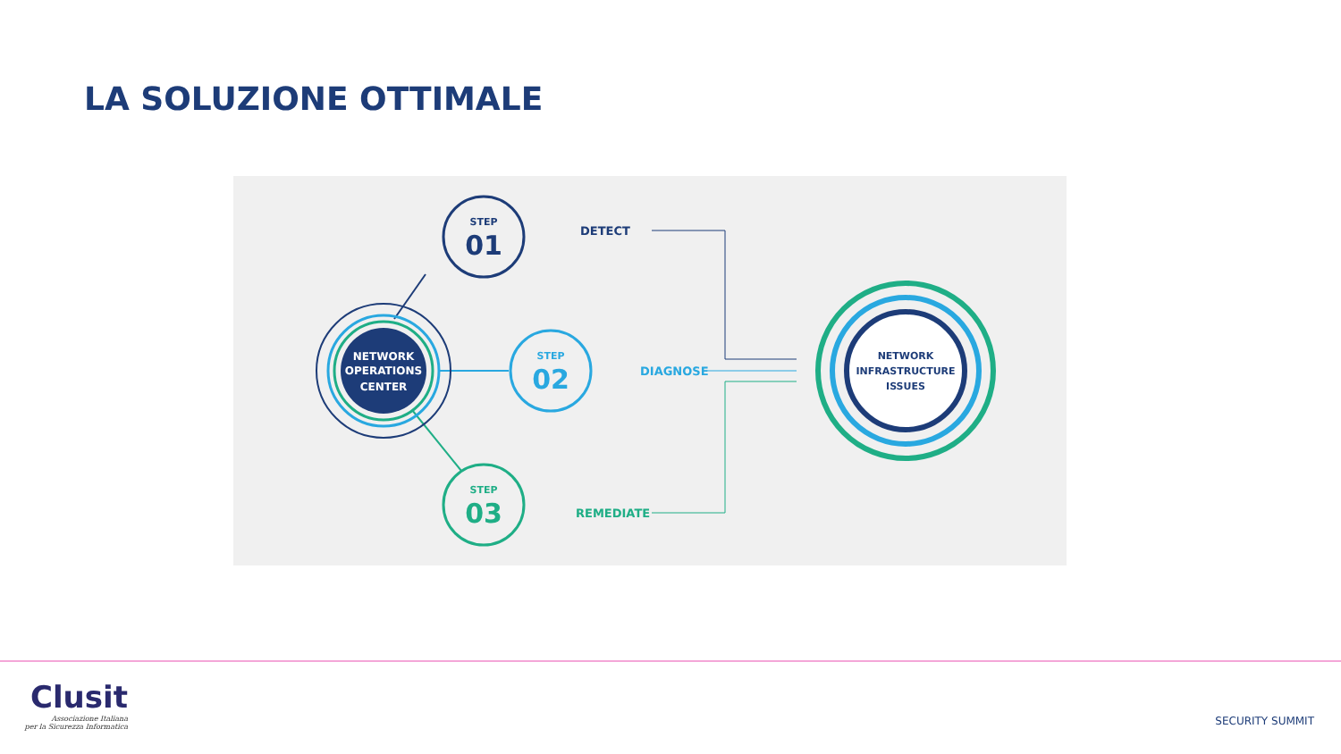LA SOLUZIONE OTTIMALE
NETWORK
OPERATIONS
CENTER
STEP
01
DETECT
STEP
02
DIAGNOSE
STEP
03
REMEDIATE
NETWORK
INFRASTRUCTURE
ISSUES
Clusit
Associazione Italiana
per la Sicurezza Informatica
SECURITY SUMMIT